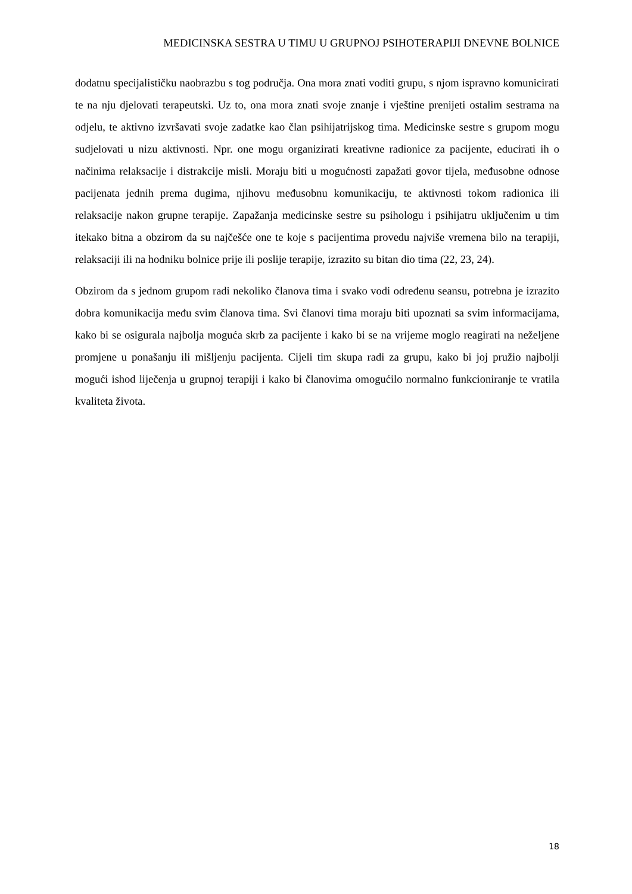MEDICINSKA SESTRA U TIMU U GRUPNOJ PSIHOTERAPIJI DNEVNE BOLNICE
dodatnu specijalističku naobrazbu s tog područja. Ona mora znati voditi grupu, s njom ispravno komunicirati te na nju djelovati terapeutski. Uz to, ona mora znati svoje znanje i vještine prenijeti ostalim sestrama na odjelu, te aktivno izvršavati svoje zadatke kao član psihijatrijskog tima. Medicinske sestre s grupom mogu sudjelovati u nizu aktivnosti. Npr. one mogu organizirati kreativne radionice za pacijente, educirati ih o načinima relaksacije i distrakcije misli. Moraju biti u mogućnosti zapažati govor tijela, međusobne odnose pacijenata jednih prema dugima, njihovu međusobnu komunikaciju, te aktivnosti tokom radionica ili relaksacije nakon grupne terapije. Zapažanja medicinske sestre su psihologu i psihijatru uključenim u tim itekako bitna a obzirom da su najčešće one te koje s pacijentima provedu najviše vremena bilo na terapiji, relaksaciji ili na hodniku bolnice prije ili poslije terapije, izrazito su bitan dio tima (22, 23, 24).
Obzirom da s jednom grupom radi nekoliko članova tima i svako vodi određenu seansu, potrebna je izrazito dobra komunikacija među svim članova tima. Svi članovi tima moraju biti upoznati sa svim informacijama, kako bi se osigurala najbolja moguća skrb za pacijente i kako bi se na vrijeme moglo reagirati na neželjene promjene u ponašanju ili mišljenju pacijenta. Cijeli tim skupa radi za grupu, kako bi joj pružio najbolji mogući ishod liječenja u grupnoj terapiji i kako bi članovima omogućilo normalno funkcioniranje te vratila kvaliteta života.
18